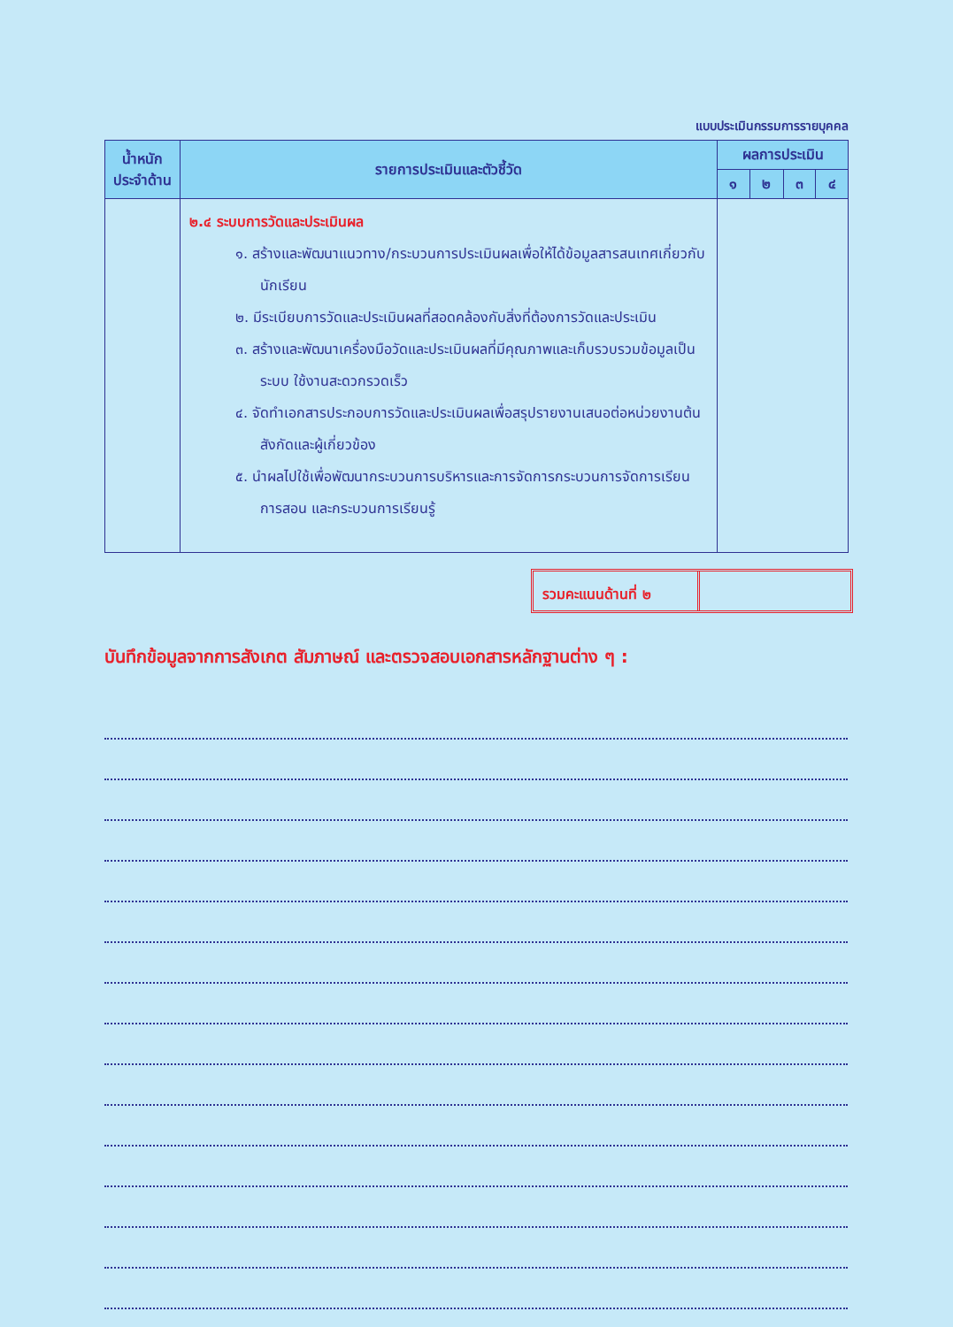แบบประเมินกรรมการรายบุคคล
| น้ำหนัก ประจำด้าน | รายการประเมินและตัวชี้วัด | ผลการประเมิน | | | |
| --- | --- | --- | --- | --- | --- |
| | | ๑ | ๒ | ๓ | ๔ |
| | ๒.๔ ระบบการวัดและประเมินผล ๑. สร้างและพัฒนาแนวทาง/กระบวนการประเมินผลเพื่อให้ได้ข้อมูลสารสนเทศเกี่ยวกับนักเรียน ๒. มีระเบียบการวัดและประเมินผลที่สอดคล้องกับสิ่งที่ต้องการวัดและประเมิน ๓. สร้างและพัฒนาเครื่องมือวัดและประเมินผลที่มีคุณภาพและเก็บรวบรวมข้อมูลเป็นระบบ ใช้งานสะดวกรวดเร็ว ๔. จัดทำเอกสารประกอบการวัดและประเมินผลเพื่อสรุปรายงานเสนอต่อหน่วยงานต้นสังกัดและผู้เกี่ยวข้อง ๕. นำผลไปใช้เพื่อพัฒนากระบวนการบริหารและการจัดการกระบวนการจัดการเรียนการสอน และกระบวนการเรียนรู้ | | | | |
รวมคะแนนด้านที่ ๒
บันทึกข้อมูลจากการสังเกต สัมภาษณ์ และตรวจสอบเอกสารหลักฐานต่าง ๆ :